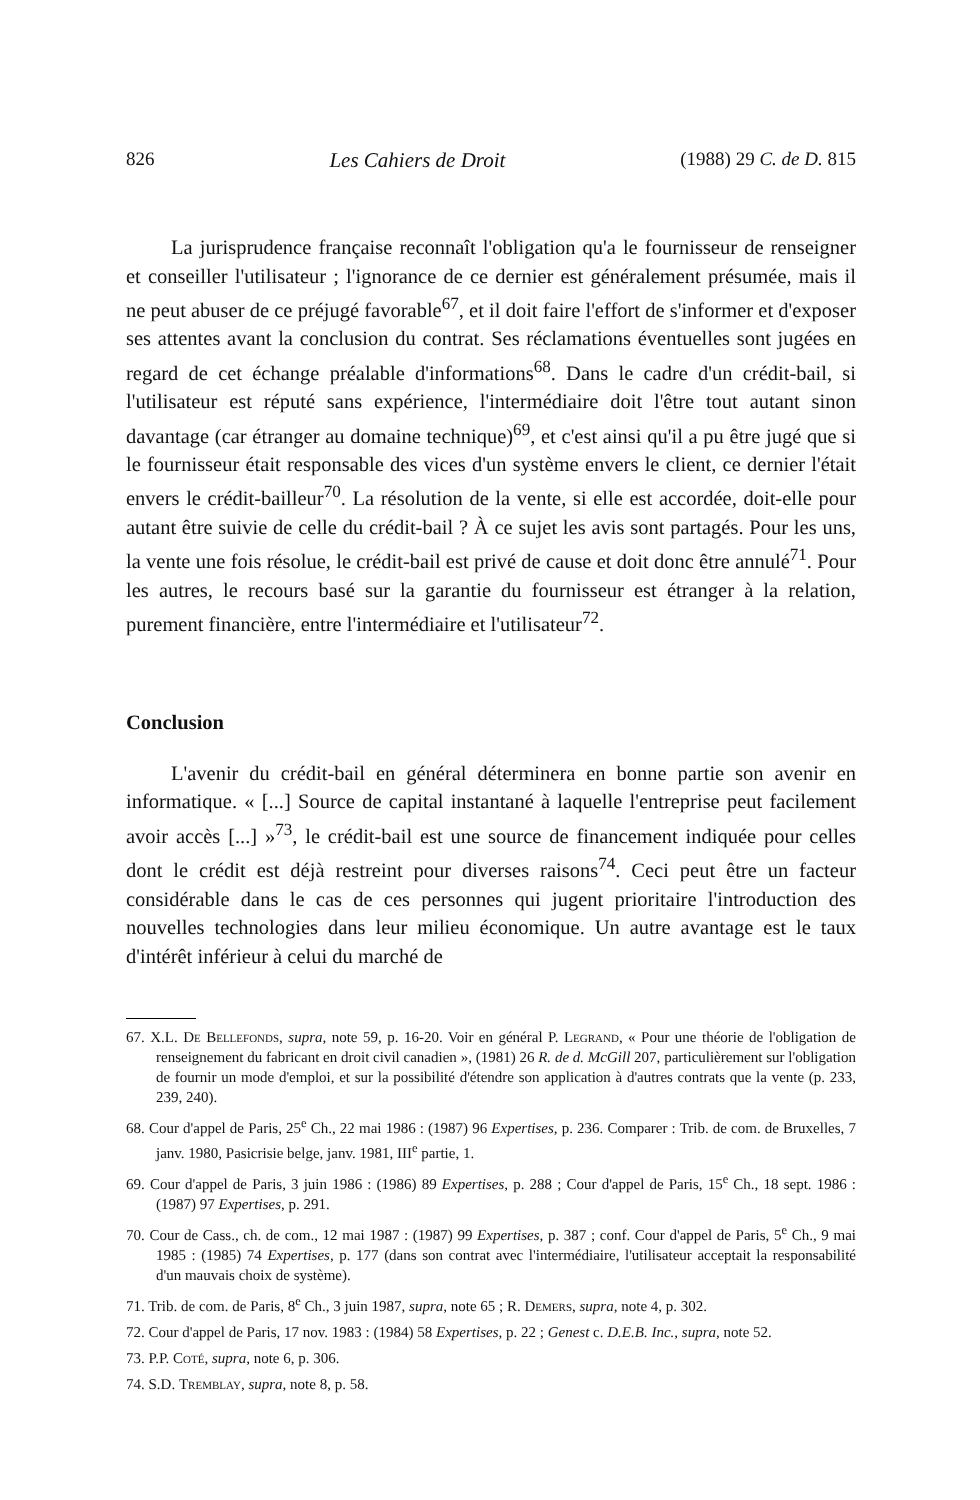826 Les Cahiers de Droit (1988) 29 C. de D. 815
La jurisprudence française reconnaît l'obligation qu'a le fournisseur de renseigner et conseiller l'utilisateur ; l'ignorance de ce dernier est généralement présumée, mais il ne peut abuser de ce préjugé favorable<sup>67</sup>, et il doit faire l'effort de s'informer et d'exposer ses attentes avant la conclusion du contrat. Ses réclamations éventuelles sont jugées en regard de cet échange préalable d'informations<sup>68</sup>. Dans le cadre d'un crédit-bail, si l'utilisateur est réputé sans expérience, l'intermédiaire doit l'être tout autant sinon davantage (car étranger au domaine technique)<sup>69</sup>, et c'est ainsi qu'il a pu être jugé que si le fournisseur était responsable des vices d'un système envers le client, ce dernier l'était envers le crédit-bailleur<sup>70</sup>. La résolution de la vente, si elle est accordée, doit-elle pour autant être suivie de celle du crédit-bail ? À ce sujet les avis sont partagés. Pour les uns, la vente une fois résolue, le crédit-bail est privé de cause et doit donc être annulé<sup>71</sup>. Pour les autres, le recours basé sur la garantie du fournisseur est étranger à la relation, purement financière, entre l'intermédiaire et l'utilisateur<sup>72</sup>.
Conclusion
L'avenir du crédit-bail en général déterminera en bonne partie son avenir en informatique. « [...] Source de capital instantané à laquelle l'entreprise peut facilement avoir accès [...] »<sup>73</sup>, le crédit-bail est une source de financement indiquée pour celles dont le crédit est déjà restreint pour diverses raisons<sup>74</sup>. Ceci peut être un facteur considérable dans le cas de ces personnes qui jugent prioritaire l'introduction des nouvelles technologies dans leur milieu économique. Un autre avantage est le taux d'intérêt inférieur à celui du marché de
67. X.L. De Bellefonds, supra, note 59, p. 16-20. Voir en général P. Legrand, « Pour une théorie de l'obligation de renseignement du fabricant en droit civil canadien », (1981) 26 R. de d. McGill 207, particulièrement sur l'obligation de fournir un mode d'emploi, et sur la possibilité d'étendre son application à d'autres contrats que la vente (p. 233, 239, 240).
68. Cour d'appel de Paris, 25<sup>e</sup> Ch., 22 mai 1986 : (1987) 96 Expertises, p. 236. Comparer : Trib. de com. de Bruxelles, 7 janv. 1980, Pasicrisie belge, janv. 1981, III<sup>e</sup> partie, 1.
69. Cour d'appel de Paris, 3 juin 1986 : (1986) 89 Expertises, p. 288 ; Cour d'appel de Paris, 15<sup>e</sup> Ch., 18 sept. 1986 : (1987) 97 Expertises, p. 291.
70. Cour de Cass., ch. de com., 12 mai 1987 : (1987) 99 Expertises, p. 387 ; conf. Cour d'appel de Paris, 5<sup>e</sup> Ch., 9 mai 1985 : (1985) 74 Expertises, p. 177 (dans son contrat avec l'intermédiaire, l'utilisateur acceptait la responsabilité d'un mauvais choix de système).
71. Trib. de com. de Paris, 8<sup>e</sup> Ch., 3 juin 1987, supra, note 65 ; R. Demers, supra, note 4, p. 302.
72. Cour d'appel de Paris, 17 nov. 1983 : (1984) 58 Expertises, p. 22 ; Genest c. D.E.B. Inc., supra, note 52.
73. P.P. Coté, supra, note 6, p. 306.
74. S.D. Tremblay, supra, note 8, p. 58.